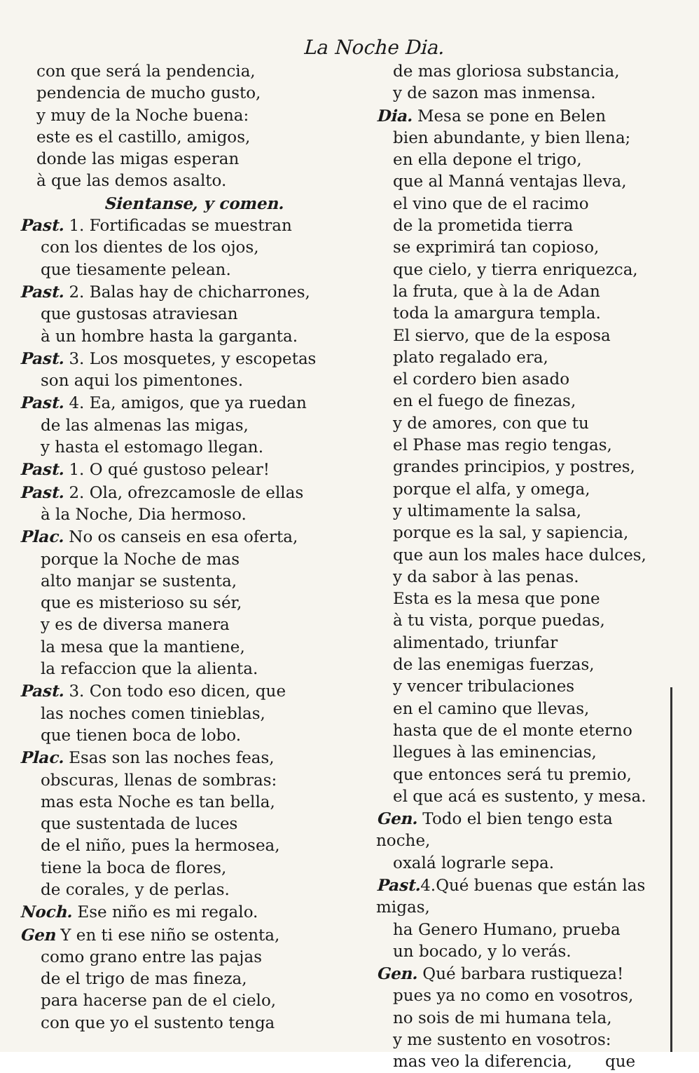La Noche Dia.
con que será la pendencia,
pendencia de mucho gusto,
y muy de la Noche buena:
este es el castillo, amigos,
donde las migas esperan
à que las demos asalto.
Sientanse, y comen.
Past. 1. Fortificadas se muestran
con los dientes de los ojos,
que tiesamente pelean.
Past. 2. Balas hay de chicharrones,
que gustosas atraviesan
à un hombre hasta la garganta.
Past. 3. Los mosquetes, y escopetas
son aqui los pimentones.
Past. 4. Ea, amigos, que ya ruedan
de las almenas las migas,
y hasta el estomago llegan.
Past. 1. O qué gustoso pelear!
Past. 2. Ola, ofrezcamosle de ellas
à la Noche, Dia hermoso.
Plac. No os canseis en esa oferta,
porque la Noche de mas
alto manjar se sustenta,
que es misterioso su sér,
y es de diversa manera
la mesa que la mantiene,
la refaccion que la alienta.
Past. 3. Con todo eso dicen, que
las noches comen tinieblas,
que tienen boca de lobo.
Plac. Esas son las noches feas,
obscuras, llenas de sombras:
mas esta Noche es tan bella,
que sustentada de luces
de el niño, pues la hermosea,
tiene la boca de flores,
de corales, y de perlas.
Noch. Ese niño es mi regalo.
Gen Y en ti ese niño se ostenta,
como grano entre las pajas
de el trigo de mas fineza,
para hacerse pan de el cielo,
con que yo el sustento tenga
de mas gloriosa substancia,
y de sazon mas inmensa.
Dia. Mesa se pone en Belen
bien abundante, y bien llena;
en ella depone el trigo,
que al Manná ventajas lleva,
el vino que de el racimo
de la prometida tierra
se exprimirá tan copioso,
que cielo, y tierra enriquezca,
la fruta, que à la de Adan
toda la amargura templa.
El siervo, que de la esposa
plato regalado era,
el cordero bien asado
en el fuego de finezas,
y de amores, con que tu
el Phase mas regio tengas,
grandes principios, y postres,
porque el alfa, y omega,
y ultimamente la salsa,
porque es la sal, y sapiencia,
que aun los males hace dulces,
y da sabor à las penas.
Esta es la mesa que pone
à tu vista, porque puedas,
alimentado, triunfar
de las enemigas fuerzas,
y vencer tribulaciones
en el camino que llevas,
hasta que de el monte eterno
llegues à las eminencias,
que entonces será tu premio,
el que acá es sustento, y mesa.
Gen. Todo el bien tengo esta noche,
oxalá lograrle sepa.
Past. 4.Qué buenas que están las migas,
ha Genero Humano, prueba
un bocado, y lo verás.
Gen. Qué barbara rustiqueza!
pues ya no como en vosotros,
no sois de mi humana tela,
y me sustento en vosotros:
mas veo la diferencia, que